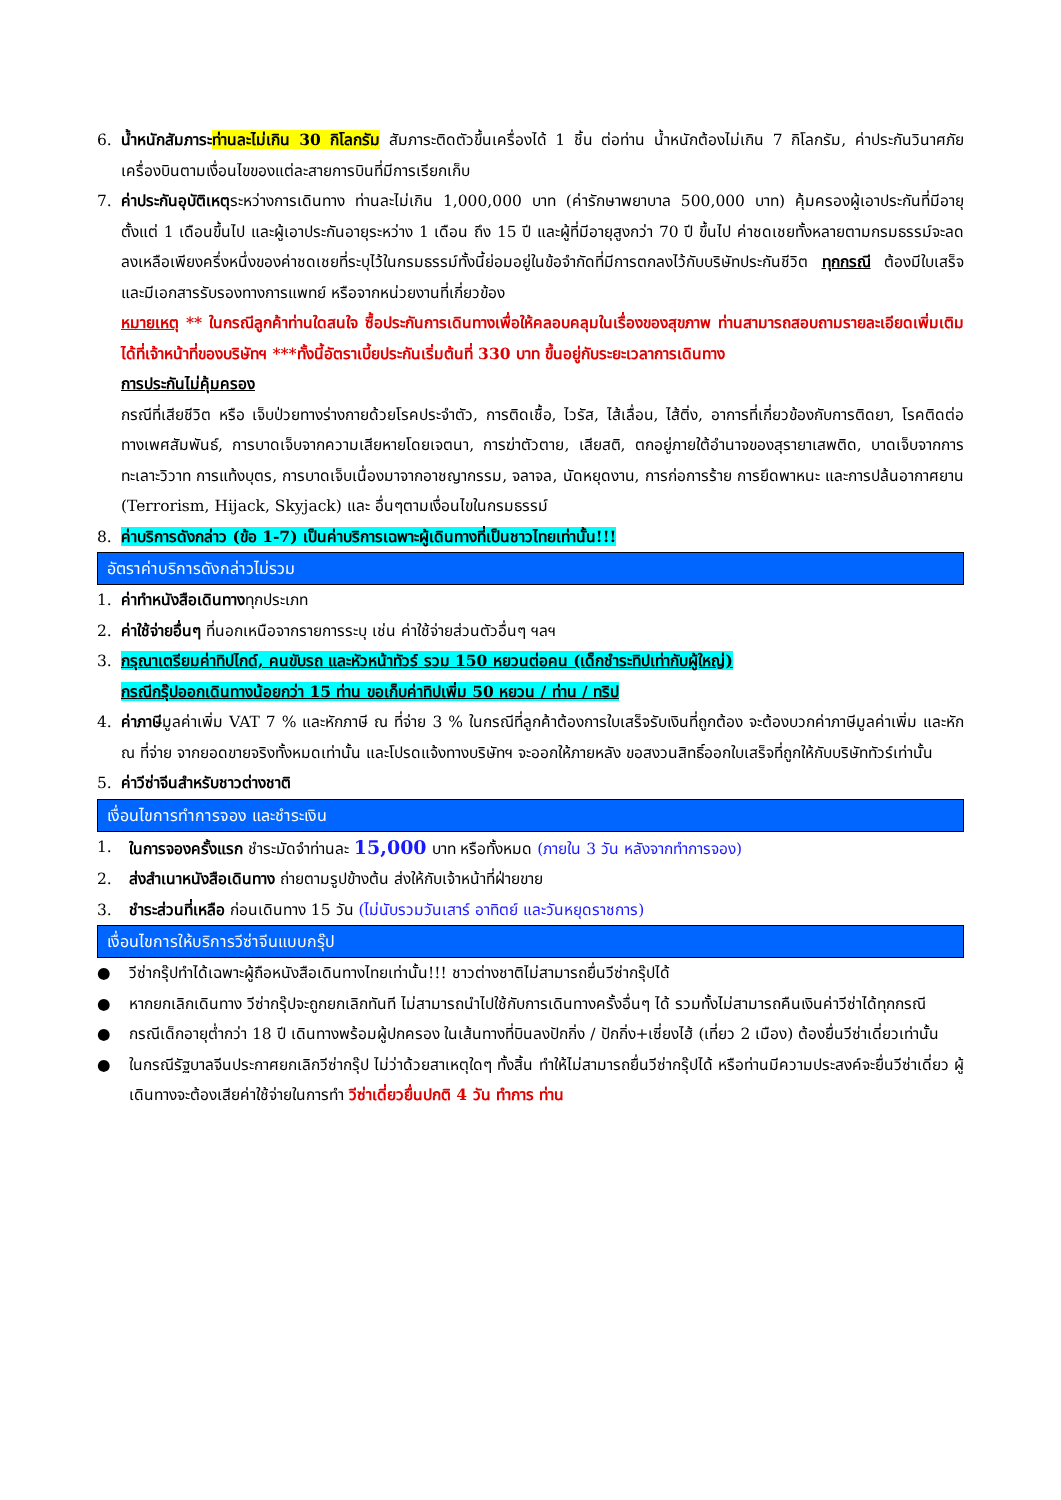6. น้ำหนักสัมภาระ ท่านละไม่เกิน 30 กิโลกรัม สัมภาระติดตัวขึ้นเครื่องได้ 1 ชิ้น ต่อท่าน น้ำหนักต้องไม่เกิน 7 กิโลกรัม, ค่าประกันวินาศภัยเครื่องบินตามเงื่อนไขของแต่ละสายการบินที่มีการเรียกเก็บ
7. ค่าประกันอุบัติเหตุระหว่างการเดินทาง ท่านละไม่เกิน 1,000,000 บาท (ค่ารักษาพยาบาล 500,000 บาท) คุ้มครองผู้เอาประกันที่มีอายุตั้งแต่ 1 เดือนขึ้นไป และผู้เอาประกันอายุระหว่าง 1 เดือน ถึง 15 ปี และผู้ที่มีอายุสูงกว่า 70 ปี ขึ้นไป ค่าชดเชยทั้งหลายตามกรมธรรม์จะลดลงเหลือเพียงครึ่งหนึ่งของค่าชดเชยที่ระบุไว้ในกรมธรรม์ทั้งนี้ย่อมอยู่ในข้อจำกัดที่มีการตกลงไว้กับบริษัทประกันชีวิต ทุกกรณี ต้องมีใบเสร็จ และมีเอกสารรับรองทางการแพทย์ หรือจากหน่วยงานที่เกี่ยวข้อง
หมายเหตุ ** ในกรณีลูกค้าท่านใดสนใจ ซื้อประกันการเดินทางเพื่อให้คลอบคลุมในเรื่องของสุขภาพ ท่านสามารถสอบถามรายละเอียดเพิ่มเติมได้ที่เจ้าหน้าที่ของบริษัทฯ ***ทั้งนี้อัตราเบี้ยประกันเริ่มต้นที่ 330 บาท ขึ้นอยู่กับระยะเวลาการเดินทาง
การประกันไม่คุ้มครอง
กรณีที่เสียชีวิต หรือ เจ็บป่วยทางร่างกายด้วยโรคประจำตัว, การติดเชื้อ, ไวรัส, ไส้เลื่อน, ไส้ติ่ง, อาการที่เกี่ยวข้องกับการติดยา, โรคติดต่อทางเพศสัมพันธ์, การบาดเจ็บจากความเสียหายโดยเจตนา, การฆ่าตัวตาย, เสียสติ, ตกอยู่ภายใต้อำนาจของสุรายาเสพติด, บาดเจ็บจากการทะเลาะวิวาท การแท้งบุตร, การบาดเจ็บเนื่องมาจากอาชญากรรม, จลาจล, นัดหยุดงาน, การก่อการร้าย การยึดพาหนะ และการปล้นอากาศยาน (Terrorism, Hijack, Skyjack) และ อื่นๆตามเงื่อนไขในกรมธรรม์
8. ค่าบริการดังกล่าว (ข้อ 1-7) เป็นค่าบริการเฉพาะผู้เดินทางที่เป็นชาวไทยเท่านั้น!!!
อัตราค่าบริการดังกล่าวไม่รวม
1. ค่าทำหนังสือเดินทางทุกประเภท
2. ค่าใช้จ่ายอื่นๆ ที่นอกเหนือจากรายการระบุ เช่น ค่าใช้จ่ายส่วนตัวอื่นๆ ฯลฯ
3. กรุณาเตรียมค่าทิปไกด์, คนขับรถ และหัวหน้าทัวร์ รวม 150 หยวนต่อคน (เด็กชำระทิปเท่ากับผู้ใหญ่)
กรณีกรุ๊ปออกเดินทางน้อยกว่า 15 ท่าน ขอเก็บค่าทิปเพิ่ม 50 หยวน / ท่าน / ทริป
4. ค่าภาษีมูลค่าเพิ่ม VAT 7 % และหักภาษี ณ ที่จ่าย 3 % ในกรณีที่ลูกค้าต้องการใบเสร็จรับเงินที่ถูกต้อง จะต้องบวกค่าภาษีมูลค่าเพิ่ม และหัก ณ ที่จ่าย จากยอดขายจริงทั้งหมดเท่านั้น และโปรดแจ้งทางบริษัทฯ จะออกให้ภายหลัง ขอสงวนสิทธิ์ออกใบเสร็จที่ถูกให้กับบริษัททัวร์เท่านั้น
5. ค่าวีซ่าจีนสำหรับชาวต่างชาติ
เงื่อนไขการทำการจอง และชำระเงิน
1. ในการจองครั้งแรก ชำระมัดจำท่านละ 15,000 บาท หรือทั้งหมด (ภายใน 3 วัน หลังจากทำการจอง)
2. ส่งสำเนาหนังสือเดินทาง ถ่ายตามรูปข้างต้น ส่งให้กับเจ้าหน้าที่ฝ่ายขาย
3. ชำระส่วนที่เหลือ ก่อนเดินทาง 15 วัน (ไม่นับรวมวันเสาร์ อาทิตย์ และวันหยุดราชการ)
เงื่อนไขการให้บริการวีซ่าจีนแบบกรุ๊ป
● วีซ่ากรุ๊ปทำได้เฉพาะผู้ถือหนังสือเดินทางไทยเท่านั้น!!! ชาวต่างชาติไม่สามารถยื่นวีซ่ากรุ๊ปได้
● หากยกเลิกเดินทาง วีซ่ากรุ๊ปจะถูกยกเลิกทันที ไม่สามารถนำไปใช้กับการเดินทางครั้งอื่นๆ ได้ รวมทั้งไม่สามารถคืนเงินค่าวีซ่าได้ทุกกรณี
● กรณีเด็กอายุต่ำกว่า 18 ปี เดินทางพร้อมผู้ปกครอง ในเส้นทางที่บินลงปักกิ่ง / ปักกิ่ง+เซี่ยงไฮ้ (เที่ยว 2 เมือง) ต้องยื่นวีซ่าเดี่ยวเท่านั้น
● ในกรณีรัฐบาลจีนประกาศยกเลิกวีซ่ากรุ๊ป ไม่ว่าด้วยสาเหตุใดๆ ทั้งสิ้น ทำให้ไม่สามารถยื่นวีซ่ากรุ๊ปได้ หรือท่านมีความประสงค์จะยื่นวีซ่าเดี่ยว ผู้เดินทางจะต้องเสียค่าใช้จ่ายในการทำ วีซ่าเดี่ยวยื่นปกติ 4 วัน ทำการ ท่าน